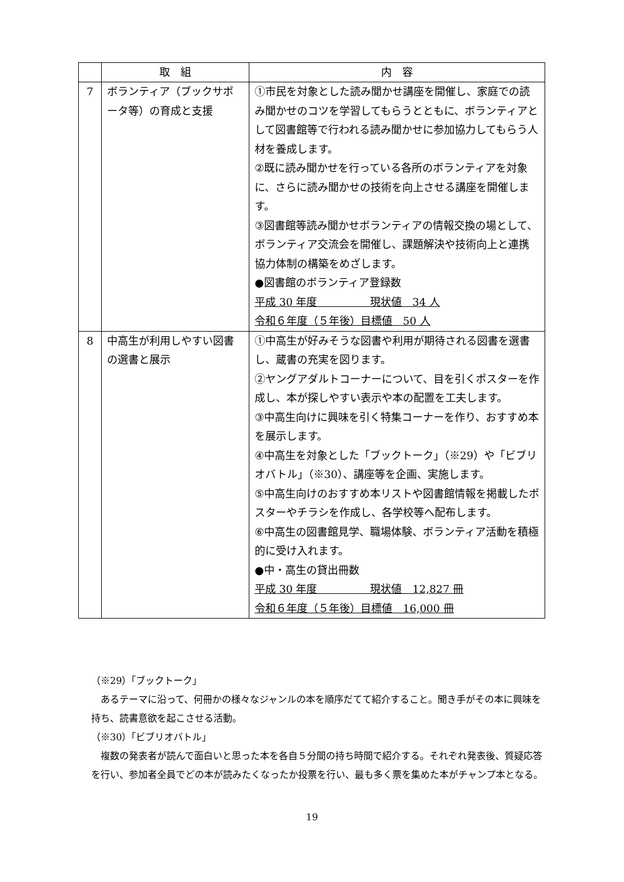| | 取 組 | 内 容 |
| --- | --- | --- |
| 7 | ボランティア（ブックサポータ等）の育成と支援 | ①市民を対象とした読み聞かせ講座を開催し、家庭での読み聞かせのコツを学習してもらうとともに、ボランティアとして図書館等で行われる読み聞かせに参加協力してもらう人材を養成します。 ②既に読み聞かせを行っている各所のボランティアを対象に、さらに読み聞かせの技術を向上させる講座を開催します。 ③図書館等読み聞かせボランティアの情報交換の場として、ボランティア交流会を開催し、課題解決や技術向上と連携協力体制の構築をめざします。 ●図書館のボランティア登録数 平成 30 年度 現状値 34 人 令和６年度（５年後）目標値 50 人 |
| 8 | 中高生が利用しやすい図書の選書と展示 | ①中高生が好みそうな図書や利用が期待される図書を選書し、蔵書の充実を図ります。 ②ヤングアダルトコーナーについて、目を引くポスターを作成し、本が探しやすい表示や本の配置を工夫します。 ③中高生向けに興味を引く特集コーナーを作り、おすすめ本を展示します。 ④中高生を対象とした「ブックトーク」（※29）や「ビブリオバトル」（※30）、講座等を企画、実施します。 ⑤中高生向けのおすすめ本リストや図書館情報を掲載したポスターやチラシを作成し、各学校等へ配布します。 ⑥中高生の図書館見学、職場体験、ボランティア活動を積極的に受け入れます。 ●中・高生の貸出冊数 平成 30 年度 現状値 12,827 冊 令和６年度（５年後）目標値 16,000 冊 |
（※29）「ブックトーク」
　あるテーマに沿って、何冊かの様々なジャンルの本を順序だてて紹介すること。聞き手がその本に興味を持ち、読書意欲を起こさせる活動。
（※30）「ビブリオバトル」
　複数の発表者が読んで面白いと思った本を各自５分間の持ち時間で紹介する。それぞれ発表後、質疑応答を行い、参加者全員でどの本が読みたくなったか投票を行い、最も多く票を集めた本がチャンプ本となる。
19